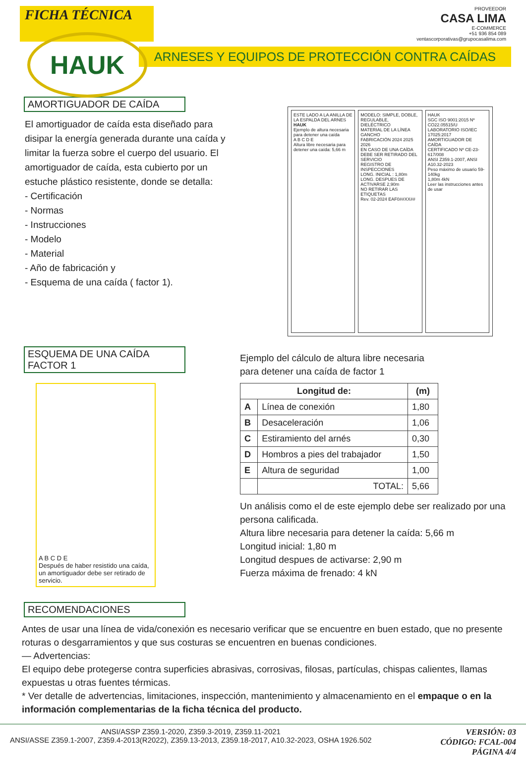FICHA TÉCNICA
PROVEEDOR
CASA LIMA
E-COMMERCE
+51 936 854 089
ventascorporativas@grupocasalima.com
HAUK
ARNESES Y EQUIPOS DE PROTECCIÓN CONTRA CAÍDAS
AMORTIGUADOR DE CAÍDA
El amortiguador de caída esta diseñado para disipar la energía generada durante una caída y limitar la fuerza sobre el cuerpo del usuario. El amortiguador de caída, esta cubierto por un estuche plástico resistente, donde se detalla:
- Certificación
- Normas
- Instrucciones
- Modelo
- Material
- Año de fabricación y
- Esquema de una caída ( factor 1).
ESTE LADO A LA ANILLA DE LA ESPALDA DEL ARNES
HAUK
Ejemplo de altura necesaria para detener una caída
A B C D E
Altura libre necesaria para detener una caída: 5,66 m
MODELO: SIMPLE, DOBLE, REGULABLE, DIELÉCTRICO
MATERIAL DE LA LÍNEA
GANCHO
FABRICACIÓN 2024 2025 2026
EN CASO DE UNA CAÍDA DEBE SER RETIRADO DEL SERVICIO
REGISTRO DE INSPECCIONES
LONG. INICIAL : 1,80m
LONG. DESPUES DE ACTIVARSE 2,90m
NO RETIRAR LAS ETIQUETAS
Rev. 02-2024 EAF0##XX##
HAUK
SGC ISO 9001:2015 Nº CO22.05515/U
LABORATORIO ISO/IEC 17025:2017
AMORTIGUADOR DE CAÍDA
CERTIFICADO Nº CE-23-617/008
ANSI Z359.1-2007, ANSI A10.32-2023
Peso máximo de usuario 59-140kg
1,80m 4kN
Leer las instrucciones antes de usar
ESQUEMA DE UNA CAÍDA FACTOR 1
A B C D E
Después de haber resistido una caída, un amortiguador debe ser retirado de servicio.
Ejemplo del cálculo de altura libre necesaria
para detener una caída de factor 1
| Longitud de: | | (m) |
| --- | --- | --- |
| A | Línea de conexión | 1,80 |
| B | Desaceleración | 1,06 |
| C | Estiramiento del arnés | 0,30 |
| D | Hombros a pies del trabajador | 1,50 |
| E | Altura de seguridad | 1,00 |
| | TOTAL: | 5,66 |
Un análisis como el de este ejemplo debe ser realizado por una persona calificada.
Altura libre necesaria para detener la caída: 5,66 m
Longitud inicial: 1,80 m
Longitud despues de activarse: 2,90 m
Fuerza máxima de frenado: 4 kN
RECOMENDACIONES
Antes de usar una línea de vida/conexión es necesario verificar que se encuentre en buen estado, que no presente roturas o desgarramientos y que sus costuras se encuentren en buenas condiciones.
— Advertencias:
El equipo debe protegerse contra superficies abrasivas, corrosivas, filosas, partículas, chispas calientes, llamas expuestas u otras fuentes térmicas.
* Ver detalle de advertencias, limitaciones, inspección, mantenimiento y almacenamiento en el empaque o en la información complementarias de la ficha técnica del producto.
ANSI/ASSP Z359.1-2020, Z359.3-2019, Z359.11-2021
ANSI/ASSE Z359.1-2007, Z359.4-2013(R2022), Z359.13-2013, Z359.18-2017, A10.32-2023, OSHA 1926.502
VERSIÓN: 03
CÓDIGO: FCAL-004
PÁGINA 4/4